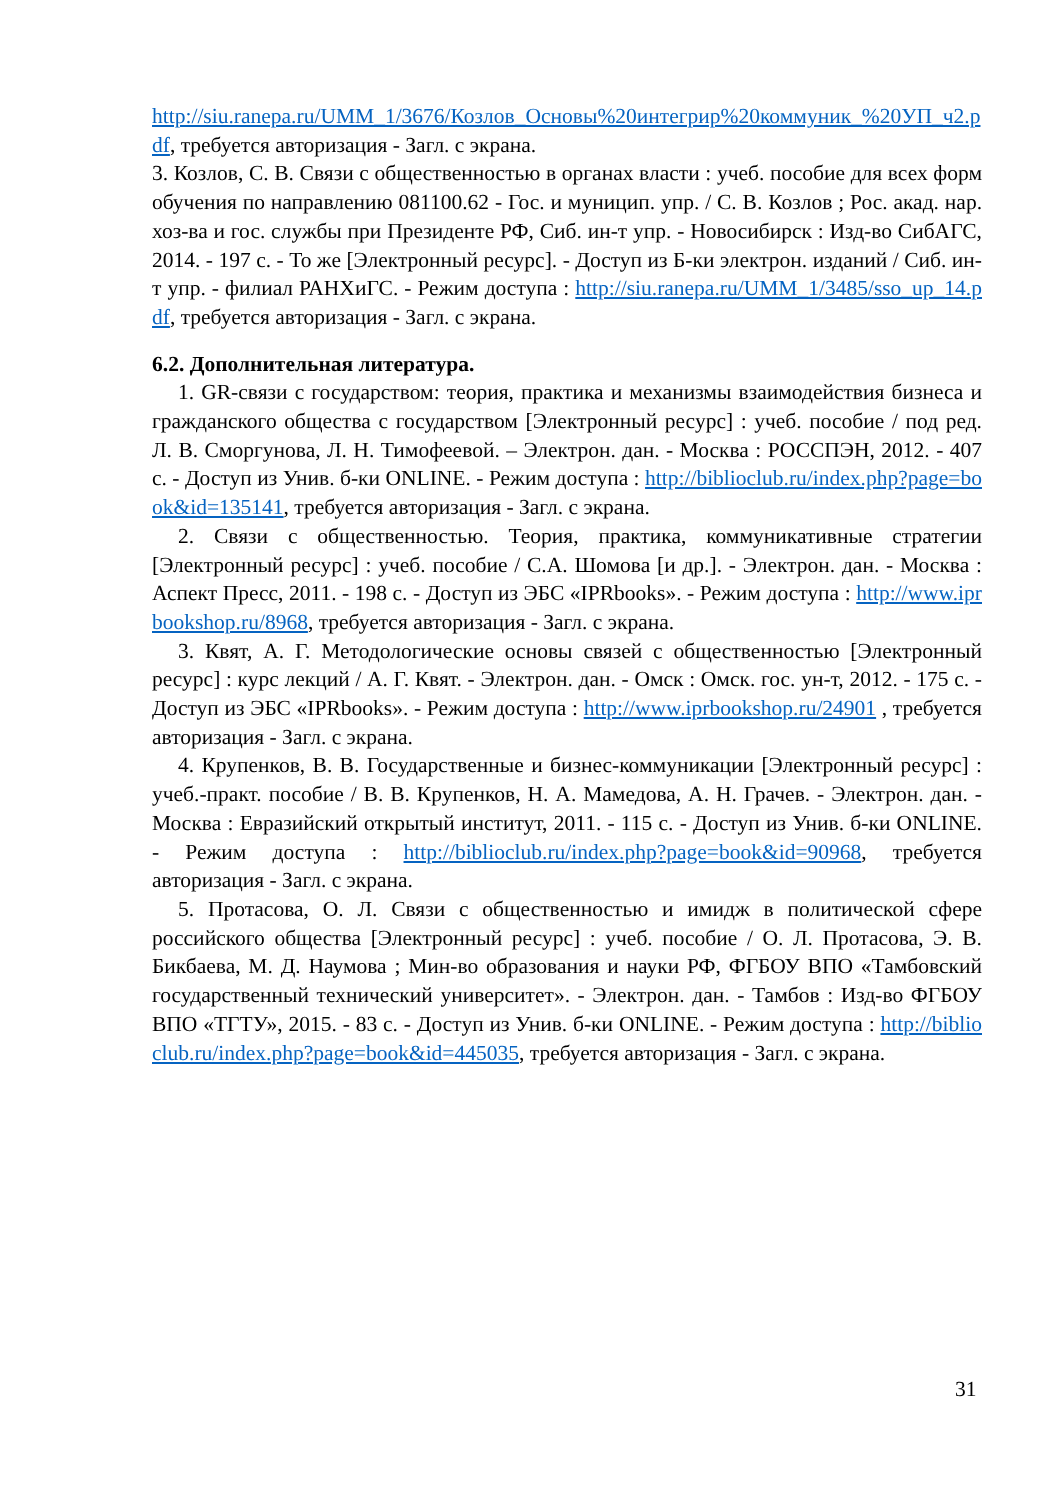http://siu.ranepa.ru/UMM_1/3676/Козлов_Основы%20интегрир%20коммуник_%20УП_ч2.pdf, требуется авторизация - Загл. с экрана.
3. Козлов, С. В. Связи с общественностью в органах власти : учеб. пособие для всех форм обучения по направлению 081100.62 - Гос. и муницип. упр. / С. В. Козлов ; Рос. акад. нар. хоз-ва и гос. службы при Президенте РФ, Сиб. ин-т упр. - Новосибирск : Изд-во СибАГС, 2014. - 197 с. - То же [Электронный ресурс]. - Доступ из Б-ки электрон. изданий / Сиб. ин-т упр. - филиал РАНХиГС. - Режим доступа : http://siu.ranepa.ru/UMM_1/3485/sso_up_14.pdf, требуется авторизация - Загл. с экрана.
6.2. Дополнительная литература.
1. GR-связи с государством: теория, практика и механизмы взаимодействия бизнеса и гражданского общества с государством [Электронный ресурс] : учеб. пособие / под ред. Л. В. Сморгунова, Л. Н. Тимофеевой. – Электрон. дан. - Москва : РОССПЭН, 2012. - 407 с. - Доступ из Унив. б-ки ONLINE. - Режим доступа : http://biblioclub.ru/index.php?page=book&id=135141, требуется авторизация - Загл. с экрана.
2. Связи с общественностью. Теория, практика, коммуникативные стратегии [Электронный ресурс] : учеб. пособие / С.А. Шомова [и др.]. - Электрон. дан. - Москва : Аспект Пресс, 2011. - 198 с. - Доступ из ЭБС «IPRbooks». - Режим доступа : http://www.iprbookshop.ru/8968, требуется авторизация - Загл. с экрана.
3. Квят, А. Г. Методологические основы связей с общественностью [Электронный ресурс] : курс лекций / А. Г. Квят. - Электрон. дан. - Омск : Омск. гос. ун-т, 2012. - 175 с. - Доступ из ЭБС «IPRbooks». - Режим доступа : http://www.iprbookshop.ru/24901 , требуется авторизация - Загл. с экрана.
4. Крупенков, В. В. Государственные и бизнес-коммуникации [Электронный ресурс] : учеб.-практ. пособие / В. В. Крупенков, Н. А. Мамедова, А. Н. Грачев. - Электрон. дан. - Москва : Евразийский открытый институт, 2011. - 115 с. - Доступ из Унив. б-ки ONLINE. - Режим доступа : http://biblioclub.ru/index.php?page=book&id=90968, требуется авторизация - Загл. с экрана.
5. Протасова, О. Л. Связи с общественностью и имидж в политической сфере российского общества [Электронный ресурс] : учеб. пособие / О. Л. Протасова, Э. В. Бикбаева, М. Д. Наумова ; Мин-во образования и науки РФ, ФГБОУ ВПО «Тамбовский государственный технический университет». - Электрон. дан. - Тамбов : Изд-во ФГБОУ ВПО «ТГТУ», 2015. - 83 с. - Доступ из Унив. б-ки ONLINE. - Режим доступа : http://biblioclub.ru/index.php?page=book&id=445035, требуется авторизация - Загл. с экрана.
31